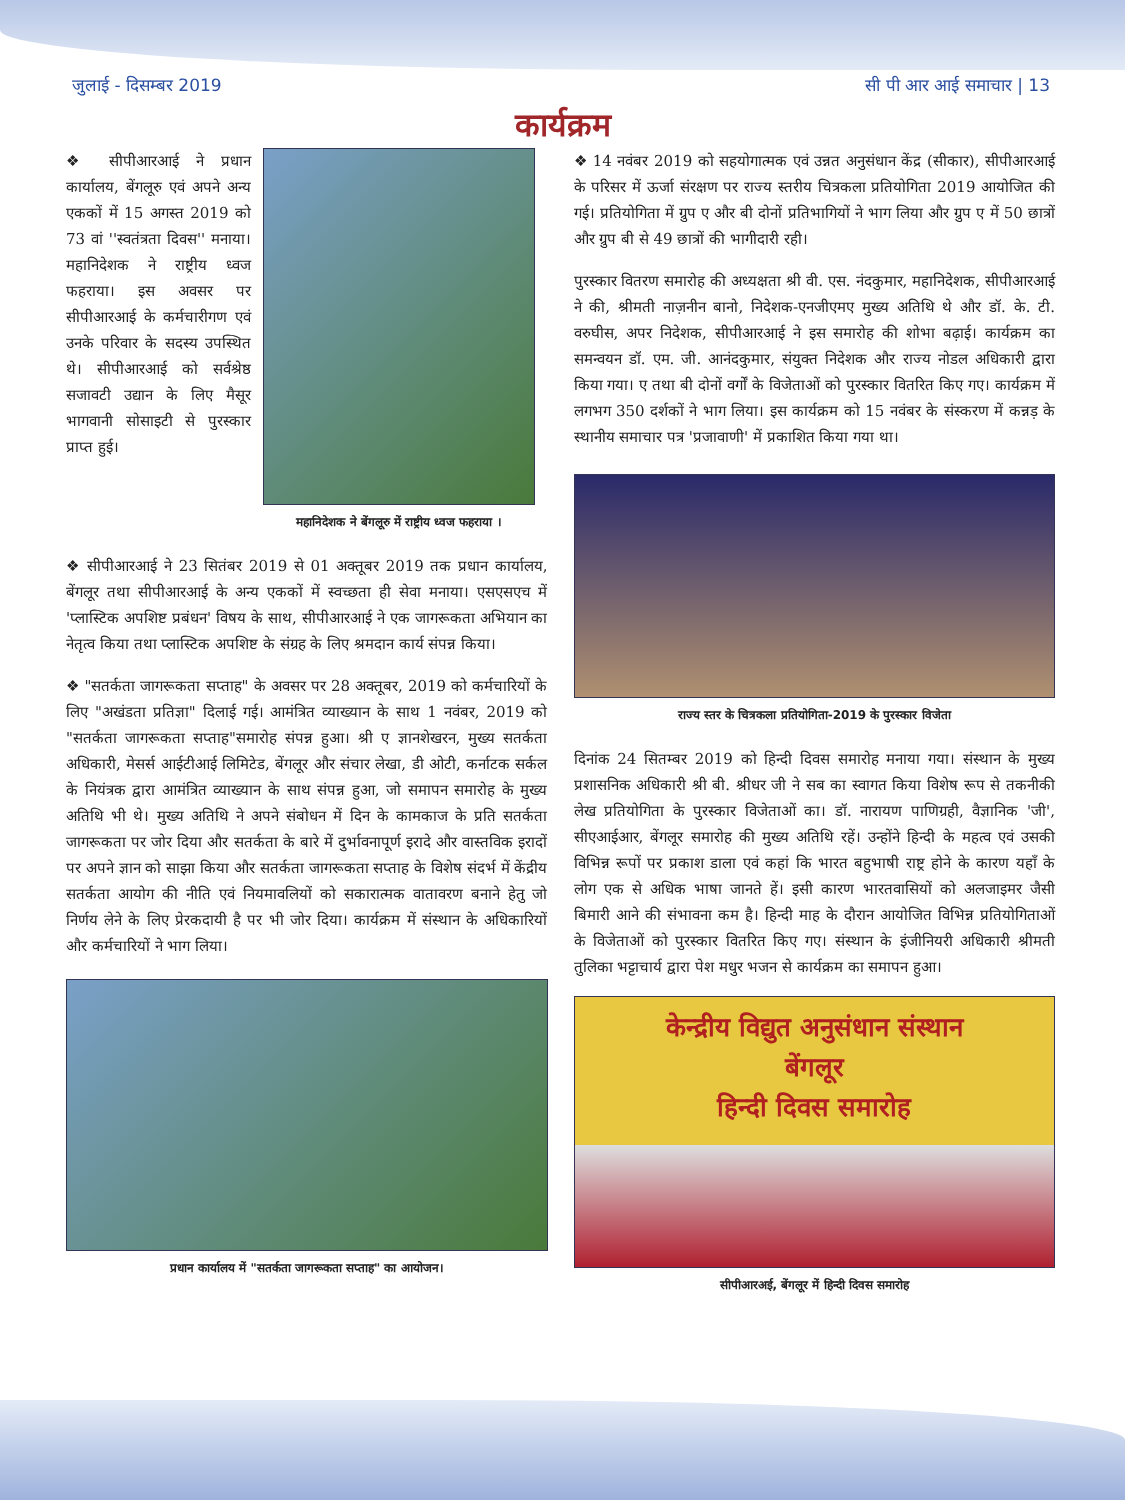जुलाई - दिसम्बर 2019 सी पी आर आई समाचार | 13
कार्यक्रम
❖ सीपीआरआई ने प्रधान कार्यालय, बेंगलूरु एवं अपने अन्य एककों में 15 अगस्त 2019 को 73 वां ''स्वतंत्रता दिवस'' मनाया। महानिदेशक ने राष्ट्रीय ध्वज फहराया। इस अवसर पर सीपीआरआई के कर्मचारीगण एवं उनके परिवार के सदस्य उपस्थित थे। सीपीआरआई को सर्वश्रेष्ठ सजावटी उद्यान के लिए मैसूर भागवानी सोसाइटी से पुरस्कार प्राप्त हुई।
महानिदेशक ने बेंगलूरु में राष्ट्रीय ध्वज फहराया ।
❖ सीपीआरआई ने 23 सितंबर 2019 से 01 अक्तूबर 2019 तक प्रधान कार्यालय, बेंगलूर तथा सीपीआरआई के अन्य एककों में स्वच्छता ही सेवा मनाया। एसएसएच में 'प्लास्टिक अपशिष्ट प्रबंधन' विषय के साथ, सीपीआरआई ने एक जागरूकता अभियान का नेतृत्व किया तथा प्लास्टिक अपशिष्ट के संग्रह के लिए श्रमदान कार्य संपन्न किया।
❖ "सतर्कता जागरूकता सप्ताह" के अवसर पर 28 अक्तूबर, 2019 को कर्मचारियों के लिए "अखंडता प्रतिज्ञा" दिलाई गई। आमंत्रित व्याख्यान के साथ 1 नवंबर, 2019 को "सतर्कता जागरूकता सप्ताह"समारोह संपन्न हुआ। श्री ए ज्ञानशेखरन, मुख्य सतर्कता अधिकारी, मेसर्स आईटीआई लिमिटेड, बेंगलूर और संचार लेखा, डी ओटी, कर्नाटक सर्कल के नियंत्रक द्वारा आमंत्रित व्याख्यान के साथ संपन्न हुआ, जो समापन समारोह के मुख्य अतिथि भी थे। मुख्य अतिथि ने अपने संबोधन में दिन के कामकाज के प्रति सतर्कता जागरूकता पर जोर दिया और सतर्कता के बारे में दुर्भावनापूर्ण इरादे और वास्तविक इरादों पर अपने ज्ञान को साझा किया और सतर्कता जागरूकता सप्ताह के विशेष संदर्भ में केंद्रीय सतर्कता आयोग की नीति एवं नियमावलियों को सकारात्मक वातावरण बनाने हेतु जो निर्णय लेने के लिए प्रेरकदायी है पर भी जोर दिया। कार्यक्रम में संस्थान के अधिकारियों और कर्मचारियों ने भाग लिया।
प्रधान कार्यालय में "सतर्कता जागरूकता सप्ताह" का आयोजन।
❖ 14 नवंबर 2019 को सहयोगात्मक एवं उन्नत अनुसंधान केंद्र (सीकार), सीपीआरआई के परिसर में ऊर्जा संरक्षण पर राज्य स्तरीय चित्रकला प्रतियोगिता 2019 आयोजित की गई। प्रतियोगिता में ग्रुप ए और बी दोनों प्रतिभागियों ने भाग लिया और ग्रुप ए में 50 छात्रों और ग्रुप बी से 49 छात्रों की भागीदारी रही।
पुरस्कार वितरण समारोह की अध्यक्षता श्री वी. एस. नंदकुमार, महानिदेशक, सीपीआरआई ने की, श्रीमती नाज़नीन बानो, निदेशक-एनजीएमए मुख्य अतिथि थे और डॉ. के. टी. वरुघीस, अपर निदेशक, सीपीआरआई ने इस समारोह की शोभा बढ़ाई। कार्यक्रम का समन्वयन डॉ. एम. जी. आनंदकुमार, संयुक्त निदेशक और राज्य नोडल अधिकारी द्वारा किया गया। ए तथा बी दोनों वर्गों के विजेताओं को पुरस्कार वितरित किए गए। कार्यक्रम में लगभग 350 दर्शकों ने भाग लिया। इस कार्यक्रम को 15 नवंबर के संस्करण में कन्नड़ के स्थानीय समाचार पत्र 'प्रजावाणी' में प्रकाशित किया गया था।
राज्य स्तर के चित्रकला प्रतियोगिता-2019 के पुरस्कार विजेता
दिनांक 24 सितम्बर 2019 को हिन्दी दिवस समारोह मनाया गया। संस्थान के मुख्य प्रशासनिक अधिकारी श्री बी. श्रीधर जी ने सब का स्वागत किया विशेष रूप से तकनीकी लेख प्रतियोगिता के पुरस्कार विजेताओं का। डॉ. नारायण पाणिग्रही, वैज्ञानिक 'जी', सीएआईआर, बेंगलूर समारोह की मुख्य अतिथि रहें। उन्होंने हिन्दी के महत्व एवं उसकी विभिन्न रूपों पर प्रकाश डाला एवं कहां कि भारत बहुभाषी राष्ट्र होने के कारण यहाँ के लोग एक से अधिक भाषा जानते हें। इसी कारण भारतवासियों को अलजाइमर जैसी बिमारी आने की संभावना कम है। हिन्दी माह के दौरान आयोजित विभिन्न प्रतियोगिताओं के विजेताओं को पुरस्कार वितरित किए गए। संस्थान के इंजीनियरी अधिकारी श्रीमती तुलिका भट्टाचार्य द्वारा पेश मधुर भजन से कार्यक्रम का समापन हुआ।
केन्द्रीय विद्युत अनुसंधान संस्थान
बेंगलूर
हिन्दी दिवस समारोह
सीपीआरअई, बेंगलूर में हिन्दी दिवस समारोह